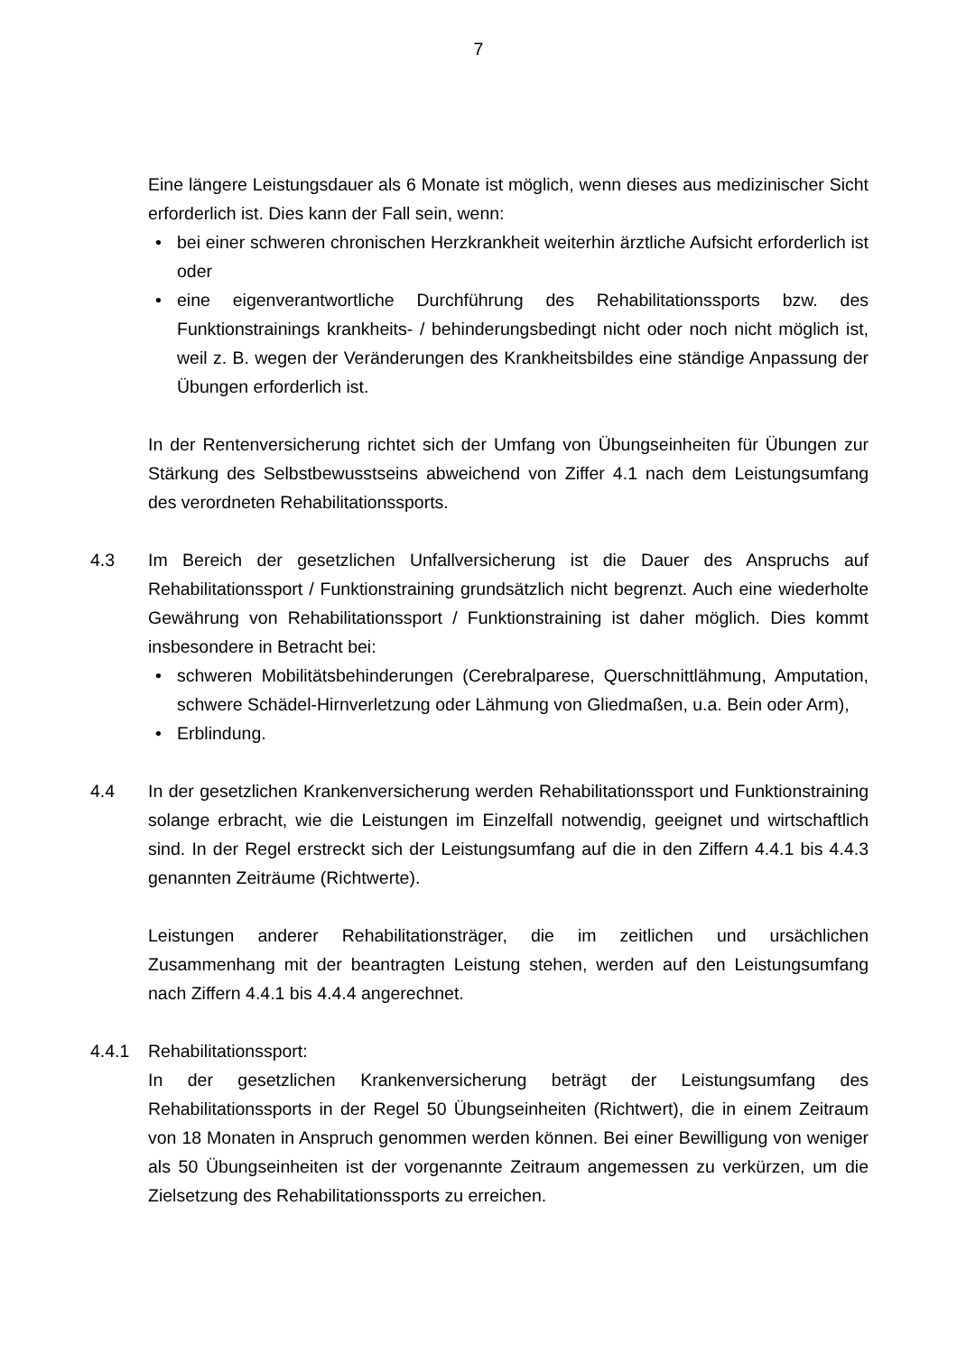7
Eine längere Leistungsdauer als 6 Monate ist möglich, wenn dieses aus medizinischer Sicht erforderlich ist. Dies kann der Fall sein, wenn:
• bei einer schweren chronischen Herzkrankheit weiterhin ärztliche Aufsicht erforderlich ist oder
• eine eigenverantwortliche Durchführung des Rehabilitationssports bzw. des Funktionstrainings krankheits- / behinderungsbedingt nicht oder noch nicht möglich ist, weil z. B. wegen der Veränderungen des Krankheitsbildes eine ständige Anpassung der Übungen erforderlich ist.
In der Rentenversicherung richtet sich der Umfang von Übungseinheiten für Übungen zur Stärkung des Selbstbewusstseins abweichend von Ziffer 4.1 nach dem Leistungsumfang des verordneten Rehabilitationssports.
4.3 Im Bereich der gesetzlichen Unfallversicherung ist die Dauer des Anspruchs auf Rehabilitationssport / Funktionstraining grundsätzlich nicht begrenzt. Auch eine wiederholte Gewährung von Rehabilitationssport / Funktionstraining ist daher möglich. Dies kommt insbesondere in Betracht bei:
• schweren Mobilitätsbehinderungen (Cerebralparese, Querschnittlähmung, Amputation, schwere Schädel-Hirnverletzung oder Lähmung von Gliedmaßen, u.a. Bein oder Arm),
• Erblindung.
4.4 In der gesetzlichen Krankenversicherung werden Rehabilitationssport und Funktionstraining solange erbracht, wie die Leistungen im Einzelfall notwendig, geeignet und wirtschaftlich sind. In der Regel erstreckt sich der Leistungsumfang auf die in den Ziffern 4.4.1 bis 4.4.3 genannten Zeiträume (Richtwerte).
Leistungen anderer Rehabilitationsträger, die im zeitlichen und ursächlichen Zusammenhang mit der beantragten Leistung stehen, werden auf den Leistungsumfang nach Ziffern 4.4.1 bis 4.4.4 angerechnet.
4.4.1 Rehabilitationssport:
In der gesetzlichen Krankenversicherung beträgt der Leistungsumfang des Rehabilitationssports in der Regel 50 Übungseinheiten (Richtwert), die in einem Zeitraum von 18 Monaten in Anspruch genommen werden können. Bei einer Bewilligung von weniger als 50 Übungseinheiten ist der vorgenannte Zeitraum angemessen zu verkürzen, um die Zielsetzung des Rehabilitationssports zu erreichen.